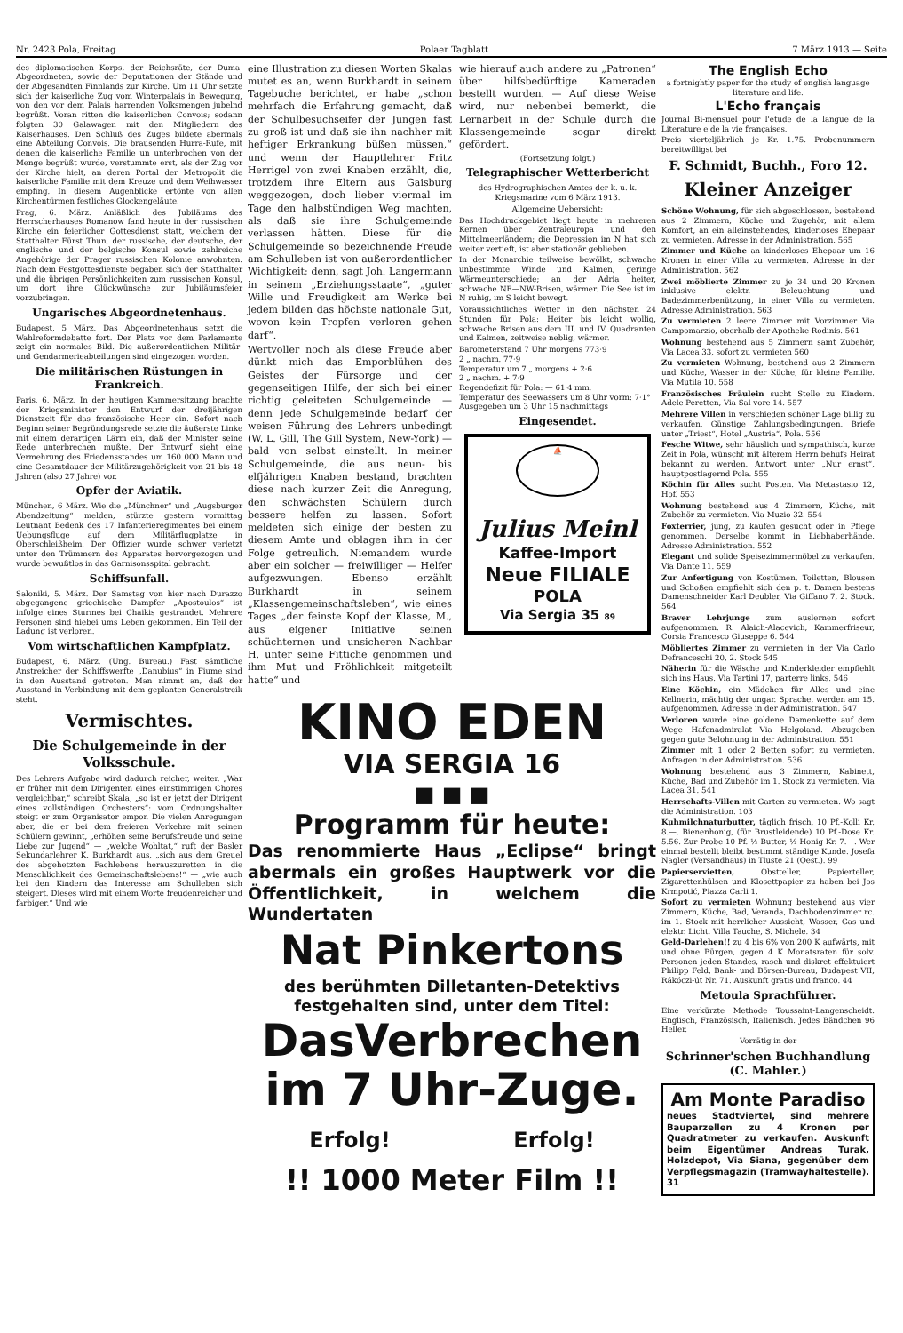Nr. 2423 Pola, Freitag Polaer Tagblatt 7 März 1913 — Seite
des diplomatischen Korps, der Reichsräte, der Duma-Abgeordneten, sowie der Deputationen der Stände und der Abgesandten Finnlands zur Kirche. Um 11 Uhr setzte sich der kaiserliche Zug vom Winterpalais in Bewegung, von den vor dem Palais harrenden Volksmengen jubelnd begrüßt. Voran ritten die kaiserlichen Convois; sodann folgten 30 Galawagen mit den Mitgliedern des Kaiserhauses. Den Schluß des Zuges bildete abermals eine Abteilung Convois. Die brausenden Hurra-Rufe, mit denen die kaiserliche Familie un unterbrochen von der Menge begrüßt wurde, verstummte erst, als der Zug vor der Kirche hielt, an deren Portal der Metropolit die kaiserliche Familie mit dem Kreuze und dem Weihwasser empfing. In diesem Augenblicke ertönte von allen Kirchentürmen festliches Glockengeläute.
Prag, 6. März. Anläßlich des Jubiläums des Herrscherhauses Romanow fand heute in der russischen Kirche ein feierlicher Gottesdienst statt, welchem der Statthalter Fürst Thun, der russische, der deutsche, der englische und der belgische Konsul sowie zahlreiche Angehörige der Prager russischen Kolonie anwohnten. Nach dem Festgottesdienste begaben sich der Statthalter und die übrigen Persönlichkeiten zum russischen Konsul, um dort ihre Glückwünsche zur Jubiläumsfeier vorzubringen.
Ungarisches Abgeordnetenhaus.
Budapest, 5 März. Das Abgeordnetenhaus setzt die Wahlreformdebatte fort. Der Platz vor dem Parlamente zeigt ein normales Bild. Die außerordentlichen Militär- und Gendarmerieabteilungen sind eingezogen worden.
Die militärischen Rüstungen in Frankreich.
Paris, 6. März. In der heutigen Kammersitzung brachte der Kriegsminister den Entwurf der dreijährigen Dienstzeit für das französische Heer ein. Sofort nach Beginn seiner Begründungsrede setzte die äußerste Linke mit einem derartigen Lärm ein, daß der Minister seine Rede unterbrechen mußte. Der Entwurf sieht eine Vermehrung des Friedensstandes um 160 000 Mann und eine Gesamtdauer der Militärzugehörigkeit von 21 bis 48 Jahren (also 27 Jahre) vor.
Opfer der Aviatik.
München, 6 März. Wie die „Münchner“ und „Augsburger Abendzeitung“ melden, stürzte gestern vormittag Leutnant Bedenk des 17 Infanterieregimentes bei einem Uebungsfluge auf dem Militärflugplatze in Oberschleißheim. Der Offizier wurde schwer verletzt unter den Trümmern des Apparates hervorgezogen und wurde bewußtlos in das Garnisonsspital gebracht.
Schiffsunfall.
Saloniki, 5. März. Der Samstag von hier nach Durazzo abgegangene griechische Dampfer „Apostoulos“ ist infolge eines Sturmes bei Chaikis gestrandet. Mehrere Personen sind hiebei ums Leben gekommen. Ein Teil der Ladung ist verloren.
Vom wirtschaftlichen Kampfplatz.
Budapest, 6. März. (Ung. Bureau.) Fast sämtliche Anstreicher der Schiffswerfte „Danubius“ in Fiume sind in den Ausstand getreten. Man nimmt an, daß der Ausstand in Verbindung mit dem geplanten Generalstreik steht.
Vermischtes.
Die Schulgemeinde in der Volksschule.
Des Lehrers Aufgabe wird dadurch reicher, weiter. „War er früher mit dem Dirigenten eines einstimmigen Chores vergleichbar,“ schreibt Skala, „so ist er jetzt der Dirigent eines vollständigen Orchesters“: vom Ordnungshalter steigt er zum Organisator empor. Die vielen Anregungen aber, die er bei dem freieren Verkehre mit seinen Schülern gewinnt, „erhöhen seine Berufsfreude und seine Liebe zur Jugend“ — „welche Wohltat,“ ruft der Basler Sekundarlehrer K. Burkhardt aus, „sich aus dem Greuel des abgehetzten Fachlebens herauszuretten in die Menschlichkeit des Gemeinschaftslebens!“ — „wie auch bei den Kindern das Interesse am Schulleben sich steigert. Dieses wird mit einem Worte freudenreicher und farbiger.“ Und wie
eine Illustration zu diesen Worten Skalas mutet es an, wenn Burkhardt in seinem Tagebuche berichtet, er habe „schon mehrfach die Erfahrung gemacht, daß der Schulbesuchseifer der Jungen fast zu groß ist und daß sie ihn nachher mit heftiger Erkrankung büßen müssen,“ und wenn der Hauptlehrer Fritz Herrigel von zwei Knaben erzählt, die, trotzdem ihre Eltern aus Gaisburg weggezogen, doch lieber viermal im Tage den halbstündigen Weg machten, als daß sie ihre Schulgemeinde verlassen hätten. Diese für die Schulgemeinde so bezeichnende Freude am Schulleben ist von außerordentlicher Wichtigkeit; denn, sagt Joh. Langermann in seinem „Erziehungsstaate“, „guter Wille und Freudigkeit am Werke bei jedem bilden das höchste nationale Gut, wovon kein Tropfen verloren gehen darf“.
Wertvoller noch als diese Freude aber dünkt mich das Emporblühen des Geistes der Fürsorge und der gegenseitigen Hilfe, der sich bei einer richtig geleiteten Schulgemeinde — denn jede Schulgemeinde bedarf der weisen Führung des Lehrers unbedingt (W. L. Gill, The Gill System, New-York) — bald von selbst einstellt. In meiner Schulgemeinde, die aus neun- bis elfjährigen Knaben bestand, brachten diese nach kurzer Zeit die Anregung, den schwächsten Schülern durch bessere helfen zu lassen. Sofort meldeten sich einige der besten zu diesem Amte und oblagen ihm in der Folge getreulich. Niemandem wurde aber ein solcher — freiwilliger — Helfer aufgezwungen. Ebenso erzählt Burkhardt in seinem „Klassengemeinschaftsleben“, wie eines Tages „der feinste Kopf der Klasse, M., aus eigener Initiative seinen schüchternen und unsicheren Nachbar H. unter seine Fittiche genommen und ihm Mut und Fröhlichkeit mitgeteilt hatte“ und
wie hierauf auch andere zu „Patronen“ über hilfsbedürftige Kameraden bestellt wurden. — Auf diese Weise wird, nur nebenbei bemerkt, die Lernarbeit in der Schule durch die Klassengemeinde sogar direkt gefördert.
(Fortsetzung folgt.)
Telegraphischer Wetterbericht
des Hydrographischen Amtes der k. u. k. Kriegsmarine vom 6 März 1913.
Allgemeine Uebersicht:
Das Hochdruckgebiet liegt heute in mehreren Kernen über Zentraleuropa und den Mittelmeerländern; die Depression im N hat sich weiter vertieft, ist aber stationär geblieben.
In der Monarchie teilweise bewölkt, schwache unbestimmte Winde und Kalmen, geringe Wärmeunterschiede; an der Adria heiter, schwache NE—NW-Brisen, wärmer. Die See ist im N ruhig, im S leicht bewegt.
Voraussichtliches Wetter in den nächsten 24 Stunden für Pola: Heiter bis leicht wollig, schwache Brisen aus dem III. und IV. Quadranten und Kalmen, zeitweise neblig, wärmer.
Barometerstand 7 Uhr morgens 773·9
2 „ nachm. 77·9
Temperatur um 7 „ morgens + 2·6
2 „ nachm. + 7·9
Regendefizit für Pola: — 61·4 mm.
Temperatur des Seewassers um 8 Uhr vorm: 7·1°
Ausgegeben um 3 Uhr 15 nachmittags
Eingesendet.
⛵
Julius Meinl
Kaffee-Import
Neue FILIALE
POLA
Via Sergia 35 89
KINO EDEN
VIA SERGIA 16
■ ■ ■
Programm für heute:
Das renommierte Haus „Eclipse“ bringt abermals ein großes Hauptwerk vor die Öffentlichkeit, in welchem die Wundertaten
Nat Pinkertons
des berühmten Dilletanten-Detektivs festgehalten sind, unter dem Titel:
DasVerbrechen im 7 Uhr-Zuge.
Erfolg! Erfolg!
!! 1000 Meter Film !!
The English Echo
a fortnightly paper for the study of english language literature and life.
L'Echo français
Journal Bi-mensuel pour l'etude de la langue de la Literature e de la vie françaises.
Preis vierteljährlich je Kr. 1.75. Probenummern bereitwilligst bei
F. Schmidt, Buchh., Foro 12.
Kleiner Anzeiger
Schöne Wohnung, für sich abgeschlossen, bestehend aus 2 Zimmern, Küche und Zugehör, mit allem Komfort, an ein alleinstehendes, kinderloses Ehepaar zu vermieten. Adresse in der Administration. 565
Zimmer und Küche an kinderloses Ehepaar um 16 Kronen in einer Villa zu vermieten. Adresse in der Administration. 562
Zwei möblierte Zimmer zu je 34 und 20 Kronen inklusive elektr. Beleuchtung und Badezimmerbenützung, in einer Villa zu vermieten. Adresse Administration. 563
Zu vermieten 2 leere Zimmer mit Vorzimmer Via Campomarzio, oberhalb der Apotheke Rodinis. 561
Wohnung bestehend aus 5 Zimmern samt Zubehör, Via Lacea 33, sofort zu vermieten 560
Zu vermieten Wohnung, bestehend aus 2 Zimmern und Küche, Wasser in der Küche, für kleine Familie. Via Mutila 10. 558
Französisches Fräulein sucht Stelle zu Kindern. Adele Peretten, Via Sal-vore 14. 557
Mehrere Villen in verschieden schöner Lage billig zu verkaufen. Günstige Zahlungsbedingungen. Briefe unter „Triest“, Hotel „Austria“, Pola. 556
Fesche Witwe, sehr häuslich und sympathisch, kurze Zeit in Pola, wünscht mit älterem Herrn behufs Heirat bekannt zu werden. Antwort unter „Nur ernst“, hauptpostlagernd Pola. 555
Köchin für Alles sucht Posten. Via Metastasio 12, Hof. 553
Wohnung bestehend aus 4 Zimmern, Küche, mit Zubehör zu vermieten. Via Muzio 32. 554
Foxterrier, jung, zu kaufen gesucht oder in Pflege genommen. Derselbe kommt in Liebhaberhände. Adresse Administration. 552
Elegant und solide Speisezimmermöbel zu verkaufen. Via Dante 11. 559
Zur Anfertigung von Kostümen, Toiletten, Blousen und Schoßen empfiehlt sich den p. t. Damen bestens Damenschneider Karl Deubler, Via Giffano 7, 2. Stock. 564
Braver Lehrjunge zum auslernen sofort aufgenommen. R. Alaich-Alacevich, Kammerfriseur, Corsia Francesco Giuseppe 6. 544
Möbliertes Zimmer zu vermieten in der Via Carlo Defranceschi 20, 2. Stock 545
Näherin für die Wäsche und Kinderkleider empfiehlt sich ins Haus. Via Tartini 17, parterre links. 546
Eine Köchin, ein Mädchen für Alles und eine Kellnerin, mächtig der ungar. Sprache, werden am 15. aufgenommen. Adresse in der Administration. 547
Verloren wurde eine goldene Damenkette auf dem Wege Hafenadmiralat—Via Helgoland. Abzugeben gegen gute Belohnung in der Administration. 551
Zimmer mit 1 oder 2 Betten sofort zu vermieten. Anfragen in der Administration. 536
Wohnung bestehend aus 3 Zimmern, Kabinett, Küche, Bad und Zubehör im 1. Stock zu vermieten. Via Lacea 31. 541
Herrschafts-Villen mit Garten zu vermieten. Wo sagt die Administration. 103
Kuhmilchnaturbutter, täglich frisch, 10 Pf.-Kolli Kr. 8.—, Bienenhonig, (für Brustleidende) 10 Pf.-Dose Kr. 5.56. Zur Probe 10 Pf. ½ Butter, ½ Honig Kr. 7.—. Wer einmal bestellt bleibt bestimmt ständige Kunde. Josefa Nagler (Versandhaus) in Tluste 21 (Oest.). 99
Papierservietten, Obstteller, Papierteller, Zigarettenhülsen und Klosettpapier zu haben bei Jos Krmpotić, Piazza Carli 1.
Sofort zu vermieten Wohnung bestehend aus vier Zimmern, Küche, Bad, Veranda, Dachbodenzimmer rc. im 1. Stock mit herrlicher Aussicht, Wasser, Gas und elektr. Licht. Villa Tauche, S. Michele. 34
Geld-Darlehen!! zu 4 bis 6% von 200 K aufwärts, mit und ohne Bürgen, gegen 4 K Monatsraten für solv. Personen jeden Standes, rasch und diskret effektuiert Philipp Feld, Bank- und Börsen-Bureau, Budapest VII, Rákóczi-út Nr. 71. Auskunft gratis und franco. 44
Metoula Sprachführer.
Eine verkürzte Methode Toussaint-Langenscheidt. Englisch, Französisch, Italienisch. Jedes Bändchen 96 Heller.
Vorrätig in der
Schrinner'schen Buchhandlung (C. Mahler.)
Am Monte Paradiso
neues Stadtviertel, sind mehrere Bauparzellen zu 4 Kronen per Quadratmeter zu verkaufen. Auskunft beim Eigentümer Andreas Turak, Holzdepot, Via Siana, gegenüber dem Verpflegsmagazin (Tramwayhaltestelle). 31